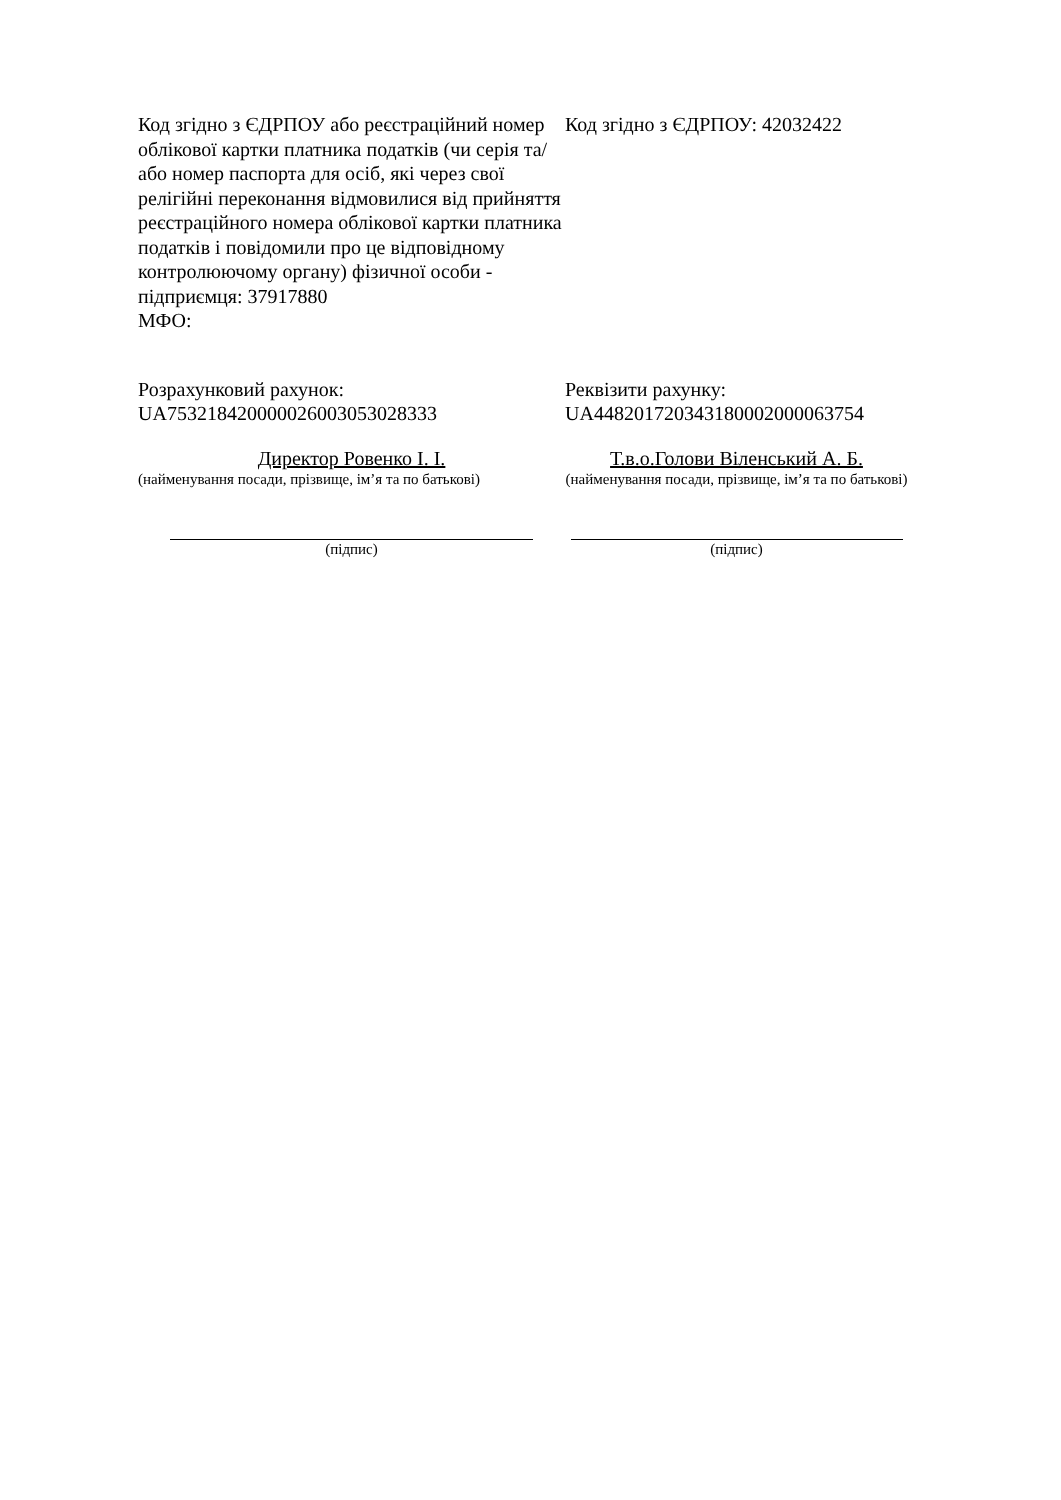Код згідно з ЄДРПОУ або реєстраційний номер облікової картки платника податків (чи серія та/або номер паспорта для осіб, які через свої релігійні переконання відмовилися від прийняття реєстраційного номера облікової картки платника податків і повідомили про це відповідному контролюючому органу) фізичної особи - підприємця: 37917880
МФО:
Код згідно з ЄДРПОУ: 42032422
Розрахунковий рахунок:
UA753218420000026003053028333
Реквізити рахунку:
UA448201720343180002000063754
Директор Ровенко І. І.
(найменування посади, прізвище, ім’я та по батькові)
Т.в.о.Голови Віленський А. Б.
(найменування посади, прізвище, ім’я та по батькові)
(підпис) (підпис)